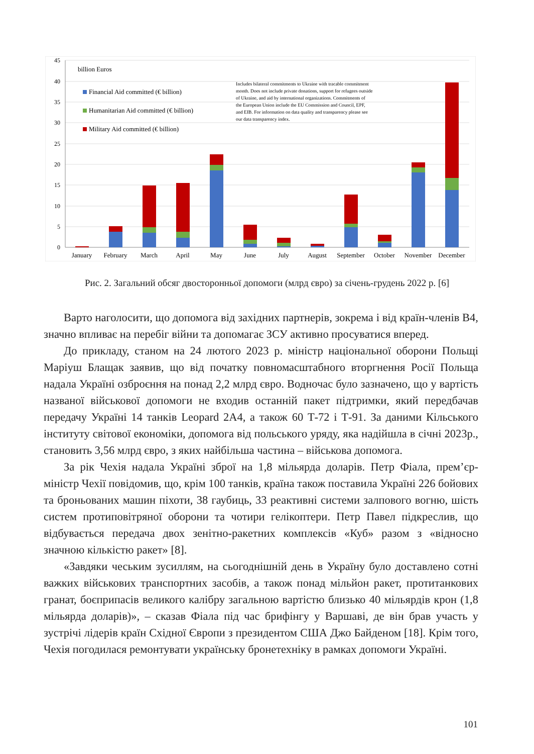45
40
35
30
25
20
15
10
5
0
billion Euros
Financial Aid committed (€ billion)
Humanitarian Aid committed (€ billion)
Military Aid committed (€ billion)
Includes bilateral commitments to Ukraine with tracable commitment
month. Does not include private donations, support for refugees outside
of Ukraine, and aid by international organizations. Commitments of
the European Union include the EU Commission and Council, EPF,
and EIB. For information on data quality and transparency please see
our data transparency index.
January
February
March
April
May
June
July
August
September
October
November
December
Рис. 2. Загальний обсяг двосторонньої допомоги (млрд євро) за січень-грудень 2022 р. [6]
Варто наголосити, що допомога від західних партнерів, зокрема і від країн-членів В4, значно впливає на перебіг війни та допомагає ЗСУ активно просуватися вперед.
До прикладу, станом на 24 лютого 2023 р. міністр національної оборони Польщі Маріуш Блащак заявив, що від початку повномасштабного вторгнення Росії Польща надала Україні озброєння на понад 2,2 млрд євро. Водночас було зазначено, що у вартість названої військової допомоги не входив останній пакет підтримки, який передбачав передачу Україні 14 танків Leopard 2A4, а також 60 Т-72 і Т-91. За даними Кільського інституту світової економіки, допомога від польського уряду, яка надійшла в січні 2023р., становить 3,56 млрд євро, з яких найбільша частина – військова допомога.
За рік Чехія надала Україні зброї на 1,8 мільярда доларів. Петр Фіала, прем’єр-міністр Чехії повідомив, що, крім 100 танків, країна також поставила Україні 226 бойових та броньованих машин піхоти, 38 гаубиць, 33 реактивні системи залпового вогню, шість систем протиповітряної оборони та чотири гелікоптери. Петр Павел підкреслив, що відбувається передача двох зенітно-ракетних комплексів «Куб» разом з «відносно значною кількістю ракет» [8].
«Завдяки чеським зусиллям, на сьогоднішній день в Україну було доставлено сотні важких військових транспортних засобів, а також понад мільйон ракет, протитанкових гранат, боєприпасів великого калібру загальною вартістю близько 40 мільярдів крон (1,8 мільярда доларів)», – сказав Фіала під час брифінгу у Варшаві, де він брав участь у зустрічі лідерів країн Східної Європи з президентом США Джо Байденом [18]. Крім того, Чехія погодилася ремонтувати українську бронетехніку в рамках допомоги Україні.
101